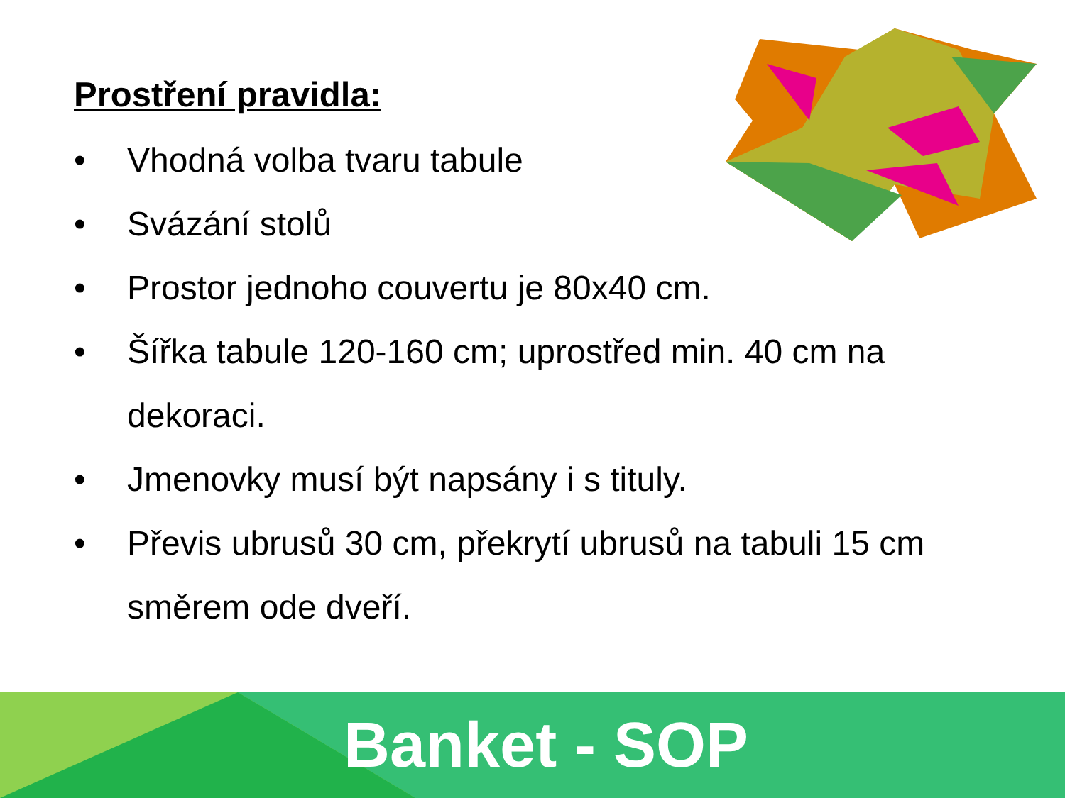Prostření pravidla:
• Vhodná volba tvaru tabule
• Svázání stolů
• Prostor jednoho couvertu je 80x40 cm.
• Šířka tabule 120-160 cm; uprostřed min. 40 cm na dekoraci.
• Jmenovky musí být napsány i s tituly.
• Převis ubrusů 30 cm, překrytí ubrusů na tabuli 15 cm směrem ode dveří.
Banket - SOP